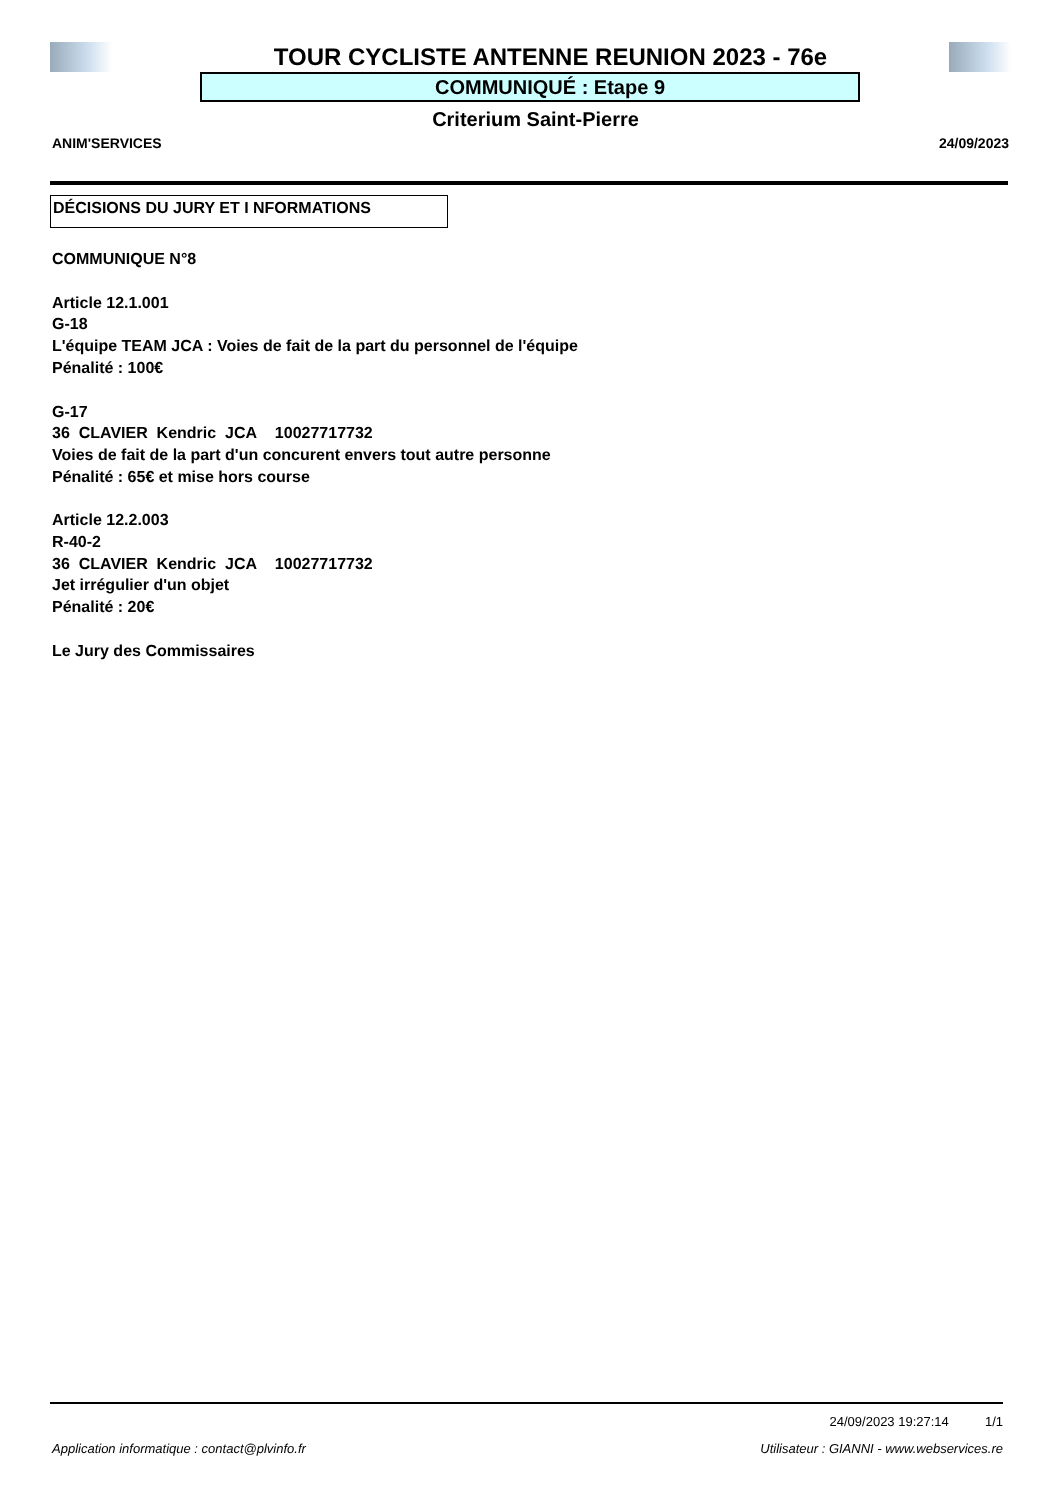TOUR CYCLISTE ANTENNE REUNION 2023 - 76e
COMMUNIQUÉ : Etape 9
Criterium Saint-Pierre
ANIM'SERVICES 24/09/2023
DÉCISIONS DU JURY ET I NFORMATIONS
COMMUNIQUE N°8
Article 12.1.001
G-18
L'équipe TEAM JCA : Voies de fait de la part du personnel de l'équipe
Pénalité : 100€
G-17
36 CLAVIER Kendric JCA 10027717732
Voies de fait de la part d'un concurent envers tout autre personne
Pénalité : 65€ et mise hors course
Article 12.2.003
R-40-2
36 CLAVIER Kendric JCA 10027717732
Jet irrégulier d'un objet
Pénalité : 20€
Le Jury des Commissaires
24/09/2023 19:27:14 1/1
Application informatique : contact@plvinfo.fr Utilisateur : GIANNI - www.webservices.re